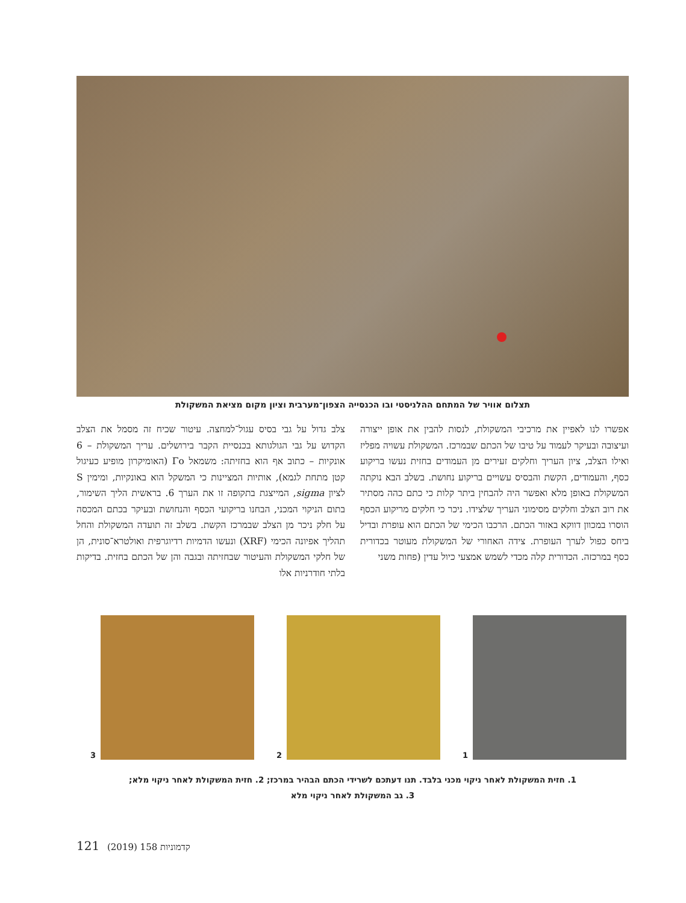תצלום אוויר של המתחם ההלניסטי ובו הכנסייה הצפון־מערבית וציון מקום מציאת המשקולת
צלב גדול על גבי בסיס עגול־למחצה. עיטור שכיח זה מסמל את הצלב הקדוש על גבי הגולגותא בכנסיית הקבר בירושלים. עריך המשקולת – 6 אונקיות – כתוב אף הוא בחזיתה: משמאל Γο (האומיקרון מופיע כעיגול קטן מתחת לגמא), אותיות המציינות כי המשקל הוא באונקיות, ומימין S לציון sigma, המייצגת בתקופה זו את הערך 6. בראשית הליך השימור, בתום הניקוי המכני, הבחנו בריקועי הכסף והנחושת ובעיקר בכתם המכסה על חלק ניכר מן הצלב שבמרכז הקשת. בשלב זה תועדה המשקולת והחל תהליך אפיונה הכימי (XRF) ונעשו הדמיות רדיוגרפית ואולטרא־סונית, הן של חלקי המשקולת והעיטור שבחזיתה ובגבה והן של הכתם בחזית. בדיקות בלתי חודרניות אלו
אפשרו לנו לאפיין את מרכיבי המשקולת, לנסות להבין את אופן ייצורה ועיצובה ובעיקר לעמוד על טיבו של הכתם שבמרכז. המשקולת עשויה מפליז ואילו הצלב, ציון העריך וחלקים זעירים מן העמודים בחזית נעשו בריקוע כסף, והעמודים, הקשת והבסיס עשויים בריקוע נחושת. בשלב הבא נוקתה המשקולת באופן מלא ואפשר היה להבחין ביתר קלות כי כתם כהה מסתיר את רוב הצלב וחלקים מסימוני העריך שלצידו. ניכר כי חלקים מריקוע הכסף הוסרו במכוון דווקא באזור הכתם. הרכבו הכימי של הכתם הוא עופרת ובדיל ביחס כפול לערך העופרת. צידה האחורי של המשקולת מעוטר בכדורית כסף במרכזה. הכדורית קלה מכדי לשמש אמצעי כיול עדין (פחות משני
1
2
3
1. חזית המשקולת לאחר ניקוי מכני בלבד. תנו דעתכם לשרידי הכתם הבהיר במרכז; 2. חזית המשקולת לאחר ניקוי מלא;
3. גב המשקולת לאחר ניקוי מלא
121 (2019) 158 קדמוניות